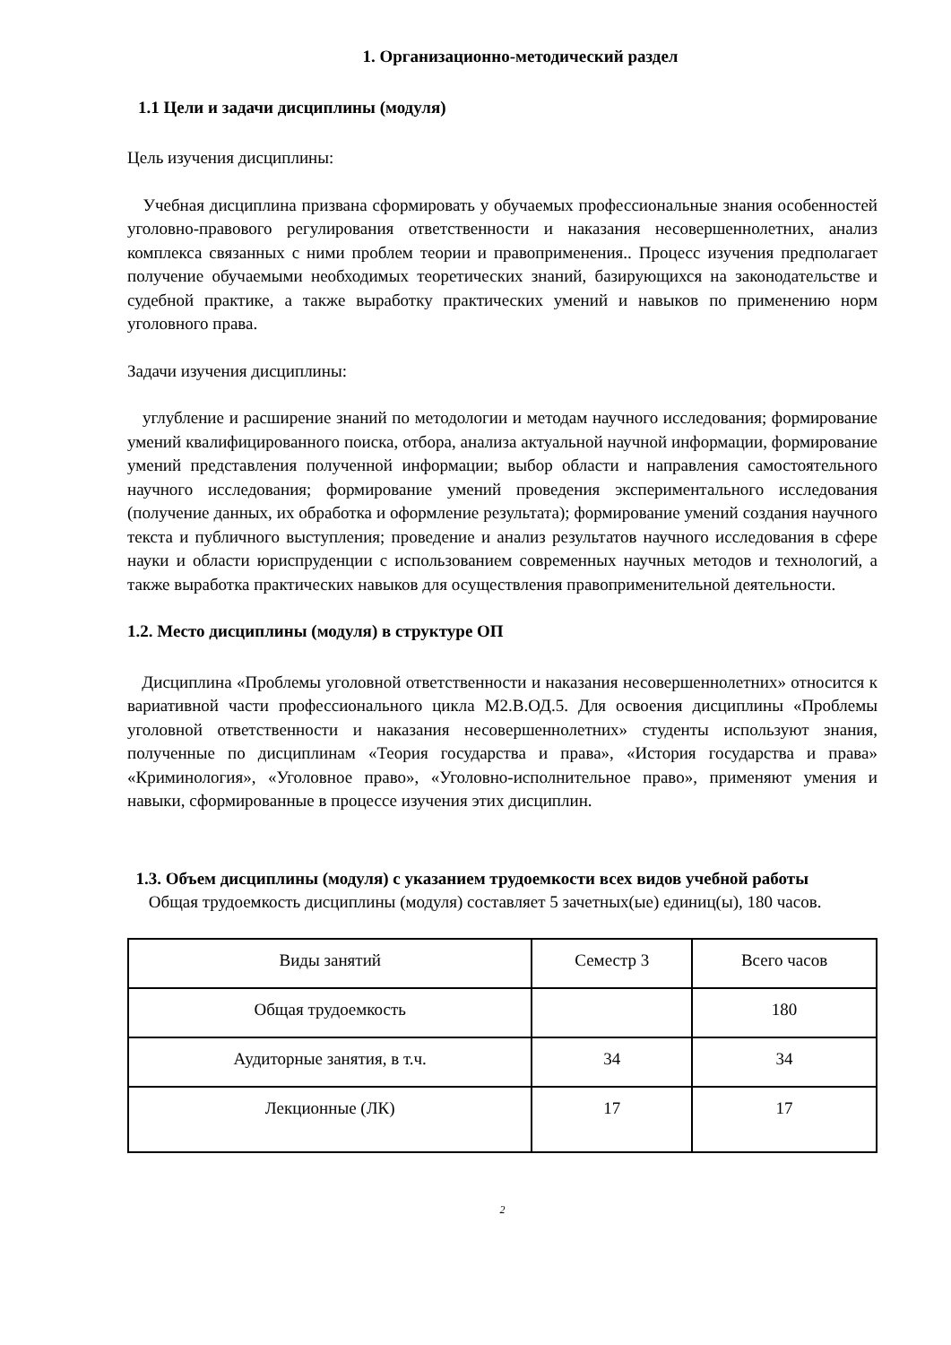1. Организационно-методический раздел
1.1 Цели и задачи дисциплины (модуля)
Цель изучения дисциплины:
Учебная дисциплина призвана сформировать у обучаемых профессиональные знания особенностей уголовно-правового регулирования ответственности и наказания несовершеннолетних, анализ комплекса связанных с ними проблем теории и правоприменения.. Процесс изучения предполагает получение обучаемыми необходимых теоретических знаний, базирующихся на законодательстве и судебной практике, а также выработку практических умений и навыков по применению норм уголовного права.
Задачи изучения дисциплины:
углубление и расширение знаний по методологии и методам научного исследования; формирование умений квалифицированного поиска, отбора, анализа актуальной научной информации, формирование умений представления полученной информации; выбор области и направления самостоятельного научного исследования; формирование умений проведения экспериментального исследования (получение данных, их обработка и оформление результата); формирование умений создания научного текста и публичного выступления; проведение и анализ результатов научного исследования в сфере науки и области юриспруденции с использованием современных научных методов и технологий, а также выработка практических навыков для осуществления правоприменительной деятельности.
1.2. Место дисциплины (модуля) в структуре ОП
Дисциплина «Проблемы уголовной ответственности и наказания несовершеннолетних» относится к вариативной части профессионального цикла М2.В.ОД.5. Для освоения дисциплины «Проблемы уголовной ответственности и наказания несовершеннолетних» студенты используют знания, полученные по дисциплинам «Теория государства и права», «История государства и права» «Криминология», «Уголовное право», «Уголовно-исполнительное право», применяют умения и навыки, сформированные в процессе изучения этих дисциплин.
1.3. Объем дисциплины (модуля) с указанием трудоемкости всех видов учебной работы
Общая трудоемкость дисциплины (модуля) составляет 5 зачетных(ые) единиц(ы), 180 часов.
| Виды занятий | Семестр 3 | Всего часов |
| Общая трудоемкость | | 180 |
| Аудиторные занятия, в т.ч. | 34 | 34 |
| Лекционные (ЛК) | 17 | 17 |
2